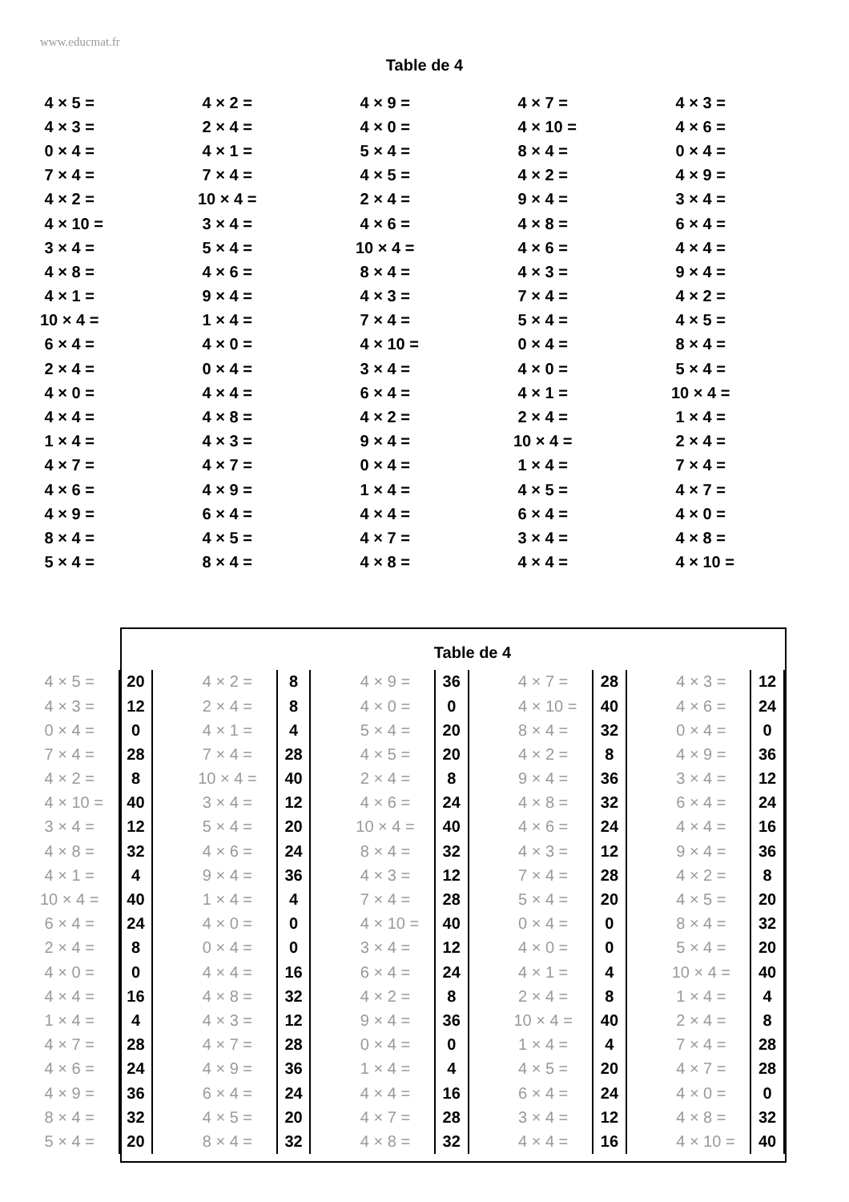www.educmat.fr
Table de 4
| 4 × 5 = | 4 × 2 = | 4 × 9 = | 4 × 7 = | 4 × 3 = |
| 4 × 3 = | 2 × 4 = | 4 × 0 = | 4 × 10 = | 4 × 6 = |
| 0 × 4 = | 4 × 1 = | 5 × 4 = | 8 × 4 = | 0 × 4 = |
| 7 × 4 = | 7 × 4 = | 4 × 5 = | 4 × 2 = | 4 × 9 = |
| 4 × 2 = | 10 × 4 = | 2 × 4 = | 9 × 4 = | 3 × 4 = |
| 4 × 10 = | 3 × 4 = | 4 × 6 = | 4 × 8 = | 6 × 4 = |
| 3 × 4 = | 5 × 4 = | 10 × 4 = | 4 × 6 = | 4 × 4 = |
| 4 × 8 = | 4 × 6 = | 8 × 4 = | 4 × 3 = | 9 × 4 = |
| 4 × 1 = | 9 × 4 = | 4 × 3 = | 7 × 4 = | 4 × 2 = |
| 10 × 4 = | 1 × 4 = | 7 × 4 = | 5 × 4 = | 4 × 5 = |
| 6 × 4 = | 4 × 0 = | 4 × 10 = | 0 × 4 = | 8 × 4 = |
| 2 × 4 = | 0 × 4 = | 3 × 4 = | 4 × 0 = | 5 × 4 = |
| 4 × 0 = | 4 × 4 = | 6 × 4 = | 4 × 1 = | 10 × 4 = |
| 4 × 4 = | 4 × 8 = | 4 × 2 = | 2 × 4 = | 1 × 4 = |
| 1 × 4 = | 4 × 3 = | 9 × 4 = | 10 × 4 = | 2 × 4 = |
| 4 × 7 = | 4 × 7 = | 0 × 4 = | 1 × 4 = | 7 × 4 = |
| 4 × 6 = | 4 × 9 = | 1 × 4 = | 4 × 5 = | 4 × 7 = |
| 4 × 9 = | 6 × 4 = | 4 × 4 = | 6 × 4 = | 4 × 0 = |
| 8 × 4 = | 4 × 5 = | 4 × 7 = | 3 × 4 = | 4 × 8 = |
| 5 × 4 = | 8 × 4 = | 4 × 8 = | 4 × 4 = | 4 × 10 = |
Table de 4
| 4 × 5 = | 20 | | 4 × 2 = | 8 | | 4 × 9 = | 36 | | 4 × 7 = | 28 | | 4 × 3 = | 12 |
| 4 × 3 = | 12 | | 2 × 4 = | 8 | | 4 × 0 = | 0 | | 4 × 10 = | 40 | | 4 × 6 = | 24 |
| 0 × 4 = | 0 | | 4 × 1 = | 4 | | 5 × 4 = | 20 | | 8 × 4 = | 32 | | 0 × 4 = | 0 |
| 7 × 4 = | 28 | | 7 × 4 = | 28 | | 4 × 5 = | 20 | | 4 × 2 = | 8 | | 4 × 9 = | 36 |
| 4 × 2 = | 8 | | 10 × 4 = | 40 | | 2 × 4 = | 8 | | 9 × 4 = | 36 | | 3 × 4 = | 12 |
| 4 × 10 = | 40 | | 3 × 4 = | 12 | | 4 × 6 = | 24 | | 4 × 8 = | 32 | | 6 × 4 = | 24 |
| 3 × 4 = | 12 | | 5 × 4 = | 20 | | 10 × 4 = | 40 | | 4 × 6 = | 24 | | 4 × 4 = | 16 |
| 4 × 8 = | 32 | | 4 × 6 = | 24 | | 8 × 4 = | 32 | | 4 × 3 = | 12 | | 9 × 4 = | 36 |
| 4 × 1 = | 4 | | 9 × 4 = | 36 | | 4 × 3 = | 12 | | 7 × 4 = | 28 | | 4 × 2 = | 8 |
| 10 × 4 = | 40 | | 1 × 4 = | 4 | | 7 × 4 = | 28 | | 5 × 4 = | 20 | | 4 × 5 = | 20 |
| 6 × 4 = | 24 | | 4 × 0 = | 0 | | 4 × 10 = | 40 | | 0 × 4 = | 0 | | 8 × 4 = | 32 |
| 2 × 4 = | 8 | | 0 × 4 = | 0 | | 3 × 4 = | 12 | | 4 × 0 = | 0 | | 5 × 4 = | 20 |
| 4 × 0 = | 0 | | 4 × 4 = | 16 | | 6 × 4 = | 24 | | 4 × 1 = | 4 | | 10 × 4 = | 40 |
| 4 × 4 = | 16 | | 4 × 8 = | 32 | | 4 × 2 = | 8 | | 2 × 4 = | 8 | | 1 × 4 = | 4 |
| 1 × 4 = | 4 | | 4 × 3 = | 12 | | 9 × 4 = | 36 | | 10 × 4 = | 40 | | 2 × 4 = | 8 |
| 4 × 7 = | 28 | | 4 × 7 = | 28 | | 0 × 4 = | 0 | | 1 × 4 = | 4 | | 7 × 4 = | 28 |
| 4 × 6 = | 24 | | 4 × 9 = | 36 | | 1 × 4 = | 4 | | 4 × 5 = | 20 | | 4 × 7 = | 28 |
| 4 × 9 = | 36 | | 6 × 4 = | 24 | | 4 × 4 = | 16 | | 6 × 4 = | 24 | | 4 × 0 = | 0 |
| 8 × 4 = | 32 | | 4 × 5 = | 20 | | 4 × 7 = | 28 | | 3 × 4 = | 12 | | 4 × 8 = | 32 |
| 5 × 4 = | 20 | | 8 × 4 = | 32 | | 4 × 8 = | 32 | | 4 × 4 = | 16 | | 4 × 10 = | 40 |